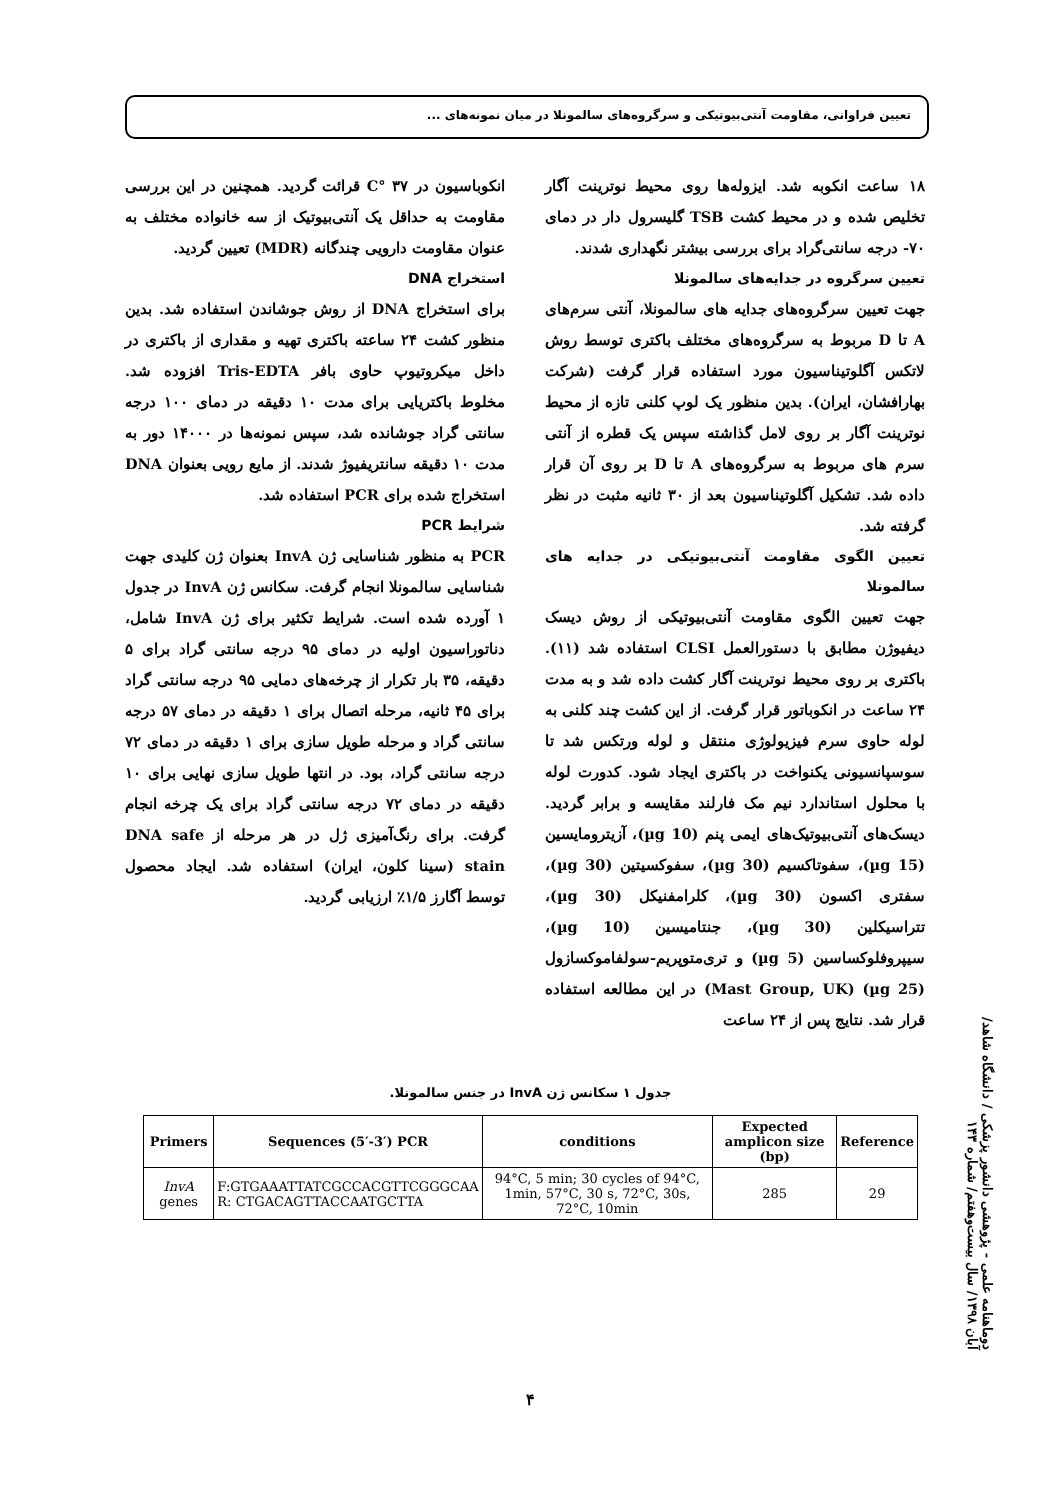تعیین فراوانی، مقاومت آنتی‌بیوتیکی و سرگروه‌های سالمونلا در میان نمونه‌های ...
۱۸ ساعت انکوبه شد. ایزوله‌ها روی محیط نوترینت آگار تخلیص شده و در محیط کشت TSB گلیسرول دار در دمای ۷۰- درجه سانتی‌گراد برای بررسی بیشتر نگهداری شدند.
تعیین سرگروه در جدایه‌های سالمونلا
جهت تعیین سرگروه‌های جدایه های سالمونلا، آنتی سرم‌های A تا D مربوط به سرگروه‌های مختلف باکتری توسط روش لاتکس آگلوتیناسیون مورد استفاده قرار گرفت (شرکت بهارافشان، ایران). بدین منظور یک لوپ کلنی تازه از محیط نوترینت آگار بر روی لامل گذاشته سپس یک قطره از آنتی سرم های مربوط به سرگروه‌های A تا D بر روی آن قرار داده شد. تشکیل آگلوتیناسیون بعد از ۳۰ ثانیه مثبت در نظر گرفته شد.
تعیین الگوی مقاومت آنتی‌بیوتیکی در جدایه های سالمونلا
جهت تعیین الگوی مقاومت آنتی‌بیوتیکی از روش دیسک دیفیوژن مطابق با دستورالعمل CLSI استفاده شد (۱۱). باکتری بر روی محیط نوترینت آگار کشت داده شد و به مدت ۲۴ ساعت در انکوباتور قرار گرفت. از این کشت چند کلنی به لوله حاوی سرم فیزیولوژی منتقل و لوله ورتکس شد تا سوسپانسیونی یکنواخت در باکتری ایجاد شود. کدورت لوله با محلول استاندارد نیم مک فارلند مقایسه و برابر گردید. دیسک‌های آنتی‌بیوتیک‌های ایمی پنم (10 µg)، آزیترومایسین (15 µg)، سفوتاکسیم (30 µg)، سفوکسیتین (30 µg)، سفتری اکسون (30 µg)، کلرامفنیکل (30 µg)، تتراسیکلین (30 µg)، جنتامیسین (10 µg)، سیپروفلوکساسین (5 µg) و تری‌متوپریم-سولفاموکسازول (25 µg) (Mast Group, UK) در این مطالعه استفاده قرار شد. نتایج پس از ۲۴ ساعت
انکوباسیون در ۳۷ °C قرائت گردید. همچنین در این بررسی مقاومت به حداقل یک آنتی‌بیوتیک از سه خانواده مختلف به عنوان مقاومت دارویی چندگانه (MDR) تعیین گردید.
استخراج DNA
برای استخراج DNA از روش جوشاندن استفاده شد. بدین منظور کشت ۲۴ ساعته باکتری تهیه و مقداری از باکتری در داخل میکروتیوپ حاوی بافر Tris-EDTA افزوده شد. مخلوط باکتریایی برای مدت ۱۰ دقیقه در دمای ۱۰۰ درجه سانتی گراد جوشانده شد، سپس نمونه‌ها در ۱۴۰۰۰ دور به مدت ۱۰ دقیقه سانتریفیوژ شدند. از مایع رویی بعنوان DNA استخراج شده برای PCR استفاده شد.
شرایط PCR
PCR به منظور شناسایی ژن InvA بعنوان ژن کلیدی جهت شناسایی سالمونلا انجام گرفت. سکانس ژن InvA در جدول ۱ آورده شده است. شرایط تکثیر برای ژن InvA شامل، دناتوراسیون اولیه در دمای ۹۵ درجه سانتی گراد برای ۵ دقیقه، ۳۵ بار تکرار از چرخه‌های دمایی ۹۵ درجه سانتی گراد برای ۴۵ ثانیه، مرحله اتصال برای ۱ دقیقه در دمای ۵۷ درجه سانتی گراد و مرحله طویل سازی برای ۱ دقیقه در دمای ۷۲ درجه سانتی گراد، بود. در انتها طویل سازی نهایی برای ۱۰ دقیقه در دمای ۷۲ درجه سانتی گراد برای یک چرخه انجام گرفت. برای رنگ‌آمیزی ژل در هر مرحله از DNA safe stain (سینا کلون، ایران) استفاده شد. ایجاد محصول توسط آگارز ۱/۵٪ ارزیابی گردید.
جدول ۱ سکانس ژن InvA در جنس سالمونلا.
| Primers | Sequences (5′-3′) PCR | conditions | Expected amplicon size (bp) | Reference |
| --- | --- | --- | --- | --- |
| InvA genes | F:GTGAAATTATCGCCACGTTCGGGCAA R: CTGACAGTTACCAATGCTTA | 94°C, 5 min; 30 cycles of 94°C, 1min, 57°C, 30 s, 72°C, 30s, 72°C, 10min | 285 | 29 |
دوماهنامه علمی - پژوهشی دانشور پزشکی / دانشگاه شاهد/آبان ۱۳۹۸/ سال بیست‌وهفتم/ شماره ۱۴۳
۴